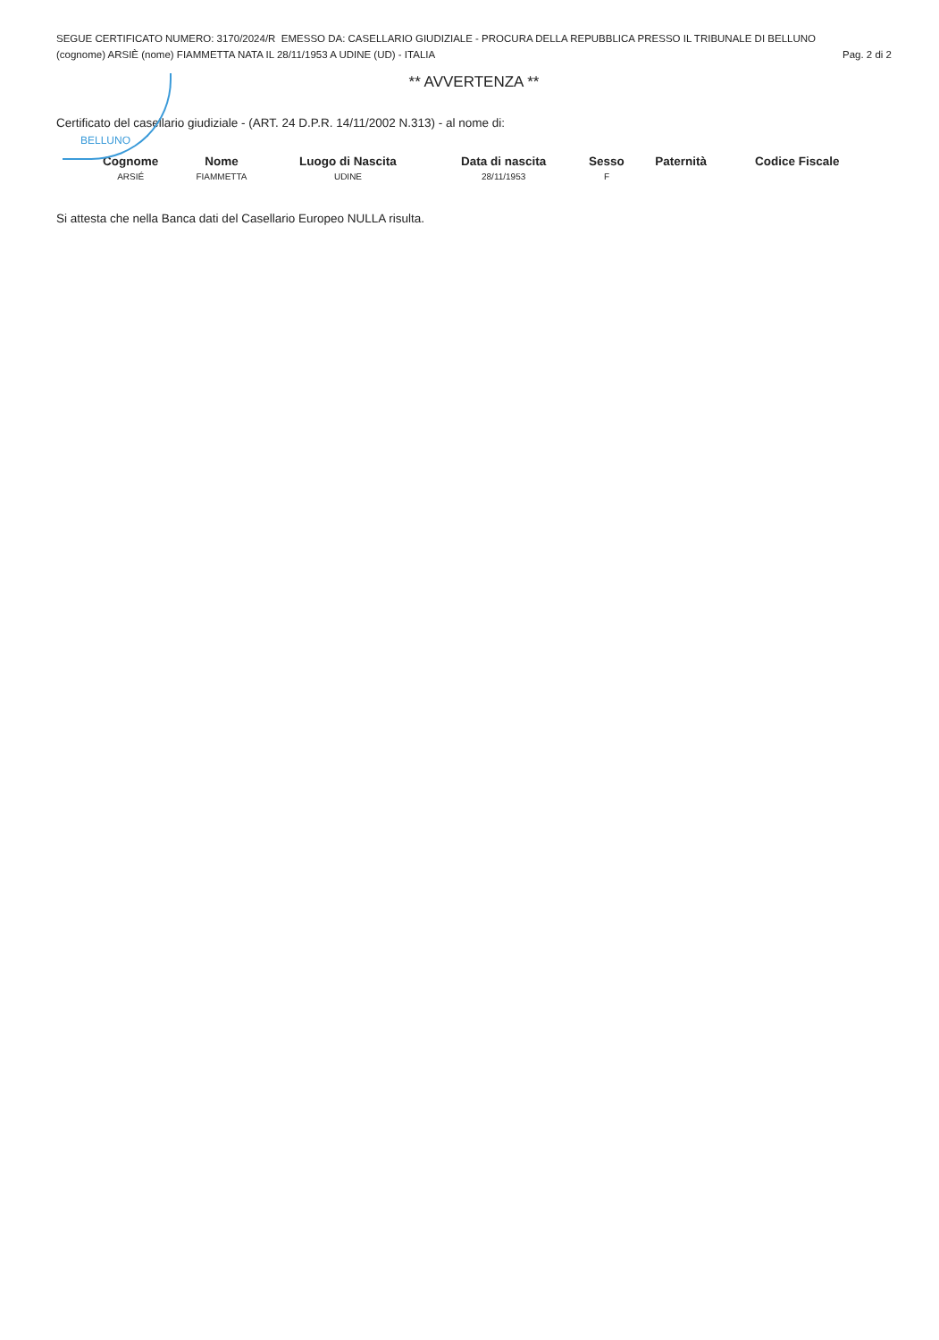BELLUNO
SEGUE CERTIFICATO NUMERO: 3170/2024/R EMESSO DA: CASELLARIO GIUDIZIALE - PROCURA DELLA REPUBBLICA PRESSO IL TRIBUNALE DI BELLUNO
(cognome) ARSIÈ (nome) FIAMMETTA NATA IL 28/11/1953 A UDINE (UD) - ITALIA Pag. 2 di 2
** AVVERTENZA **
Certificato del casellario giudiziale - (ART. 24 D.P.R. 14/11/2002 N.313) - al nome di:
| Cognome | Nome | Luogo di Nascita | Data di nascita | Sesso | Paternità | Codice Fiscale |
| --- | --- | --- | --- | --- | --- | --- |
| ARSIÉ | FIAMMETTA | UDINE | 28/11/1953 | F | | |
Si attesta che nella Banca dati del Casellario Europeo NULLA risulta.